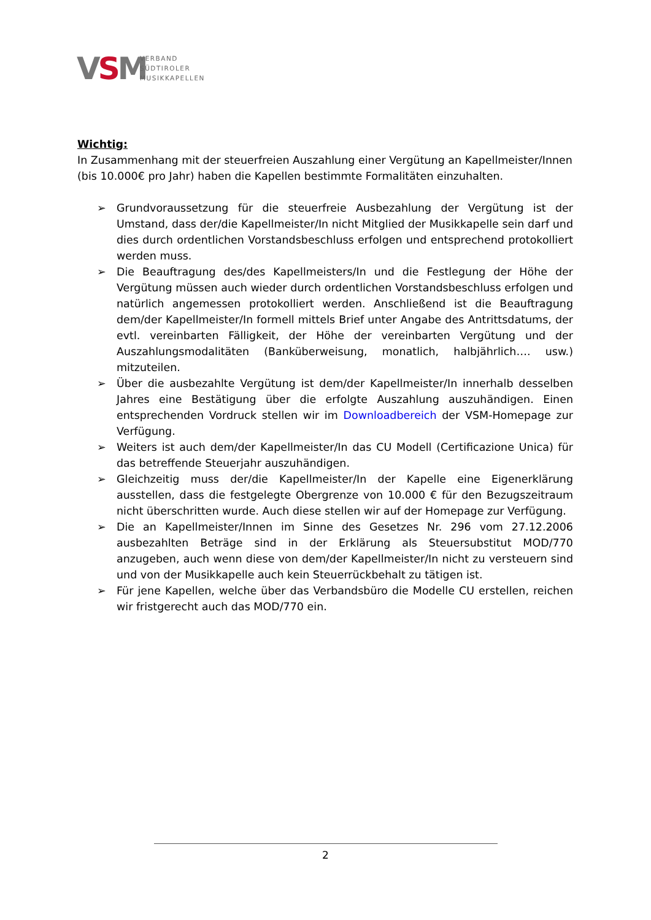VSM
VERBAND
SÜDTIROLER
MUSIKKAPELLEN
Wichtig:
In Zusammenhang mit der steuerfreien Auszahlung einer Vergütung an Kapellmeister/Innen (bis 10.000€ pro Jahr) haben die Kapellen bestimmte Formalitäten einzuhalten.
➢ Grundvoraussetzung für die steuerfreie Ausbezahlung der Vergütung ist der Umstand, dass der/die Kapellmeister/In nicht Mitglied der Musikkapelle sein darf und dies durch ordentlichen Vorstandsbeschluss erfolgen und entsprechend protokolliert werden muss.
➢ Die Beauftragung des/des Kapellmeisters/In und die Festlegung der Höhe der Vergütung müssen auch wieder durch ordentlichen Vorstandsbeschluss erfolgen und natürlich angemessen protokolliert werden. Anschließend ist die Beauftragung dem/der Kapellmeister/In formell mittels Brief unter Angabe des Antrittsdatums, der evtl. vereinbarten Fälligkeit, der Höhe der vereinbarten Vergütung und der Auszahlungsmodalitäten (Banküberweisung, monatlich, halbjährlich…. usw.) mitzuteilen.
➢ Über die ausbezahlte Vergütung ist dem/der Kapellmeister/In innerhalb desselben Jahres eine Bestätigung über die erfolgte Auszahlung auszuhändigen. Einen entsprechenden Vordruck stellen wir im Downloadbereich der VSM-Homepage zur Verfügung.
➢ Weiters ist auch dem/der Kapellmeister/In das CU Modell (Certificazione Unica) für das betreffende Steuerjahr auszuhändigen.
➢ Gleichzeitig muss der/die Kapellmeister/In der Kapelle eine Eigenerklärung ausstellen, dass die festgelegte Obergrenze von 10.000 € für den Bezugszeitraum nicht überschritten wurde. Auch diese stellen wir auf der Homepage zur Verfügung.
➢ Die an Kapellmeister/Innen im Sinne des Gesetzes Nr. 296 vom 27.12.2006 ausbezahlten Beträge sind in der Erklärung als Steuersubstitut MOD/770 anzugeben, auch wenn diese von dem/der Kapellmeister/In nicht zu versteuern sind und von der Musikkapelle auch kein Steuerrückbehalt zu tätigen ist.
➢ Für jene Kapellen, welche über das Verbandsbüro die Modelle CU erstellen, reichen wir fristgerecht auch das MOD/770 ein.
2